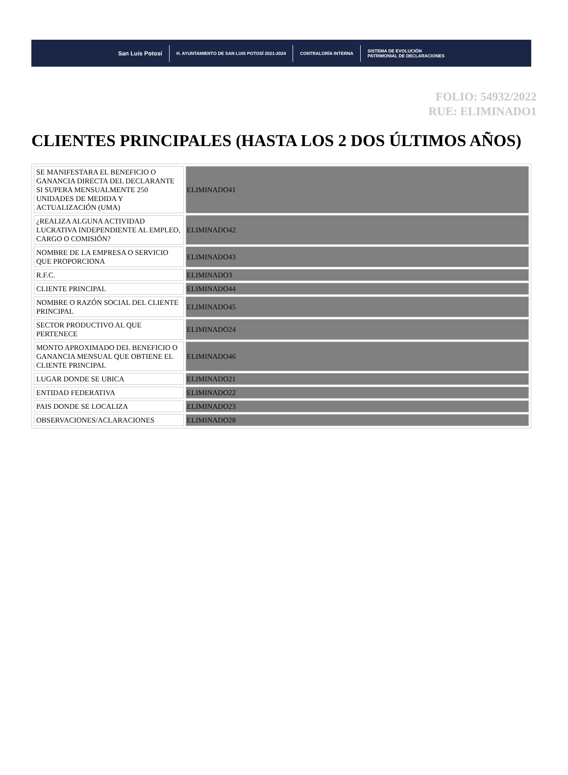San Luis Potosí
H. AYUNTAMIENTO DE SAN LUIS POTOSÍ 2021-2024
CONTRALORÍA INTERNA
SISTEMA DE EVOLUCIÓN
PATRIMONIAL DE DECLARACIONES
FOLIO: 54932/2022
RUE: ELIMINADO1
CLIENTES PRINCIPALES (HASTA LOS 2 DOS ÚLTIMOS AÑOS)
| SE MANIFESTARA EL BENEFICIO O GANANCIA DIRECTA DEL DECLARANTE SI SUPERA MENSUALMENTE 250 UNIDADES DE MEDIDA Y ACTUALIZACIÓN (UMA) | ELIMINADO41 |
| ¿REALIZA ALGUNA ACTIVIDAD LUCRATIVA INDEPENDIENTE AL EMPLEO, CARGO O COMISIÓN? | ELIMINADO42 |
| NOMBRE DE LA EMPRESA O SERVICIO QUE PROPORCIONA | ELIMINADO43 |
| R.F.C. | ELIMINADO3 |
| CLIENTE PRINCIPAL | ELIMINADO44 |
| NOMBRE O RAZÓN SOCIAL DEL CLIENTE PRINCIPAL | ELIMINADO45 |
| SECTOR PRODUCTIVO AL QUE PERTENECE | ELIMINADO24 |
| MONTO APROXIMADO DEL BENEFICIO O GANANCIA MENSUAL QUE OBTIENE EL CLIENTE PRINCIPAL | ELIMINADO46 |
| LUGAR DONDE SE UBICA | ELIMINADO21 |
| ENTIDAD FEDERATIVA | ELIMINADO22 |
| PAIS DONDE SE LOCALIZA | ELIMINADO23 |
| OBSERVACIONES/ACLARACIONES | ELIMINADO28 |